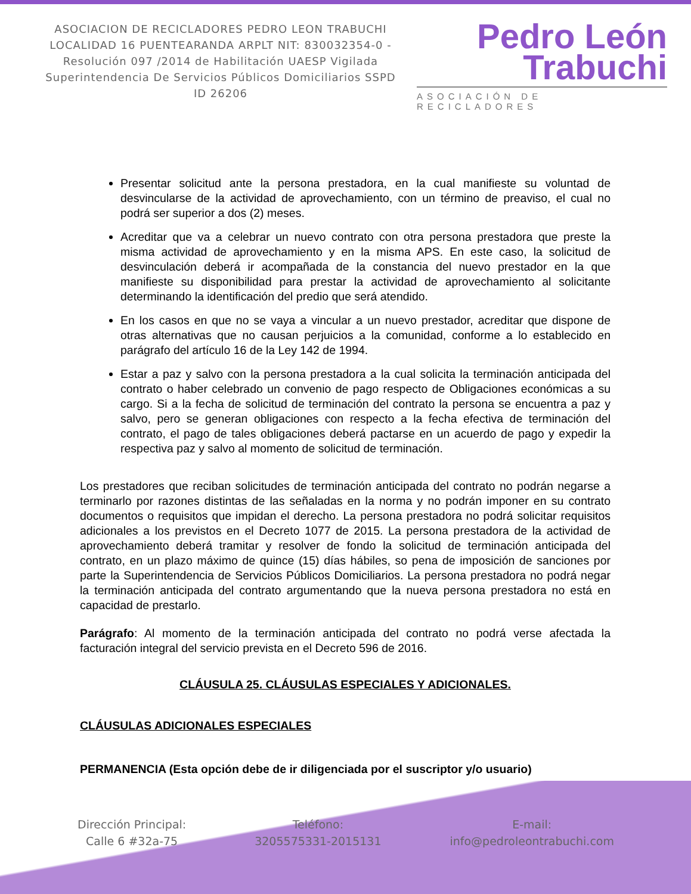ASOCIACION DE RECICLADORES PEDRO LEON TRABUCHI LOCALIDAD 16 PUENTEARANDA ARPLT NIT: 830032354-0 -Resolución 097 /2014 de Habilitación UAESP Vigilada Superintendencia De Servicios Públicos Domiciliarios SSPD ID 26206
Pedro León
Trabuchi
ASOCIACIÓN DE RECICLADORES
Presentar solicitud ante la persona prestadora, en la cual manifieste su voluntad de desvincularse de la actividad de aprovechamiento, con un término de preaviso, el cual no podrá ser superior a dos (2) meses.
Acreditar que va a celebrar un nuevo contrato con otra persona prestadora que preste la misma actividad de aprovechamiento y en la misma APS. En este caso, la solicitud de desvinculación deberá ir acompañada de la constancia del nuevo prestador en la que manifieste su disponibilidad para prestar la actividad de aprovechamiento al solicitante determinando la identificación del predio que será atendido.
En los casos en que no se vaya a vincular a un nuevo prestador, acreditar que dispone de otras alternativas que no causan perjuicios a la comunidad, conforme a lo establecido en parágrafo del artículo 16 de la Ley 142 de 1994.
Estar a paz y salvo con la persona prestadora a la cual solicita la terminación anticipada del contrato o haber celebrado un convenio de pago respecto de Obligaciones económicas a su cargo. Si a la fecha de solicitud de terminación del contrato la persona se encuentra a paz y salvo, pero se generan obligaciones con respecto a la fecha efectiva de terminación del contrato, el pago de tales obligaciones deberá pactarse en un acuerdo de pago y expedir la respectiva paz y salvo al momento de solicitud de terminación.
Los prestadores que reciban solicitudes de terminación anticipada del contrato no podrán negarse a terminarlo por razones distintas de las señaladas en la norma y no podrán imponer en su contrato documentos o requisitos que impidan el derecho. La persona prestadora no podrá solicitar requisitos adicionales a los previstos en el Decreto 1077 de 2015. La persona prestadora de la actividad de aprovechamiento deberá tramitar y resolver de fondo la solicitud de terminación anticipada del contrato, en un plazo máximo de quince (15) días hábiles, so pena de imposición de sanciones por parte la Superintendencia de Servicios Públicos Domiciliarios. La persona prestadora no podrá negar la terminación anticipada del contrato argumentando que la nueva persona prestadora no está en capacidad de prestarlo.
Parágrafo: Al momento de la terminación anticipada del contrato no podrá verse afectada la facturación integral del servicio prevista en el Decreto 596 de 2016.
CLÁUSULA 25. CLÁUSULAS ESPECIALES Y ADICIONALES.
CLÁUSULAS ADICIONALES ESPECIALES
PERMANENCIA (Esta opción debe de ir diligenciada por el suscriptor y/o usuario)
Dirección Principal:
Calle 6 #32a-75
Teléfono:
3205575331-2015131
E-mail:
info@pedroleontrabuchi.com